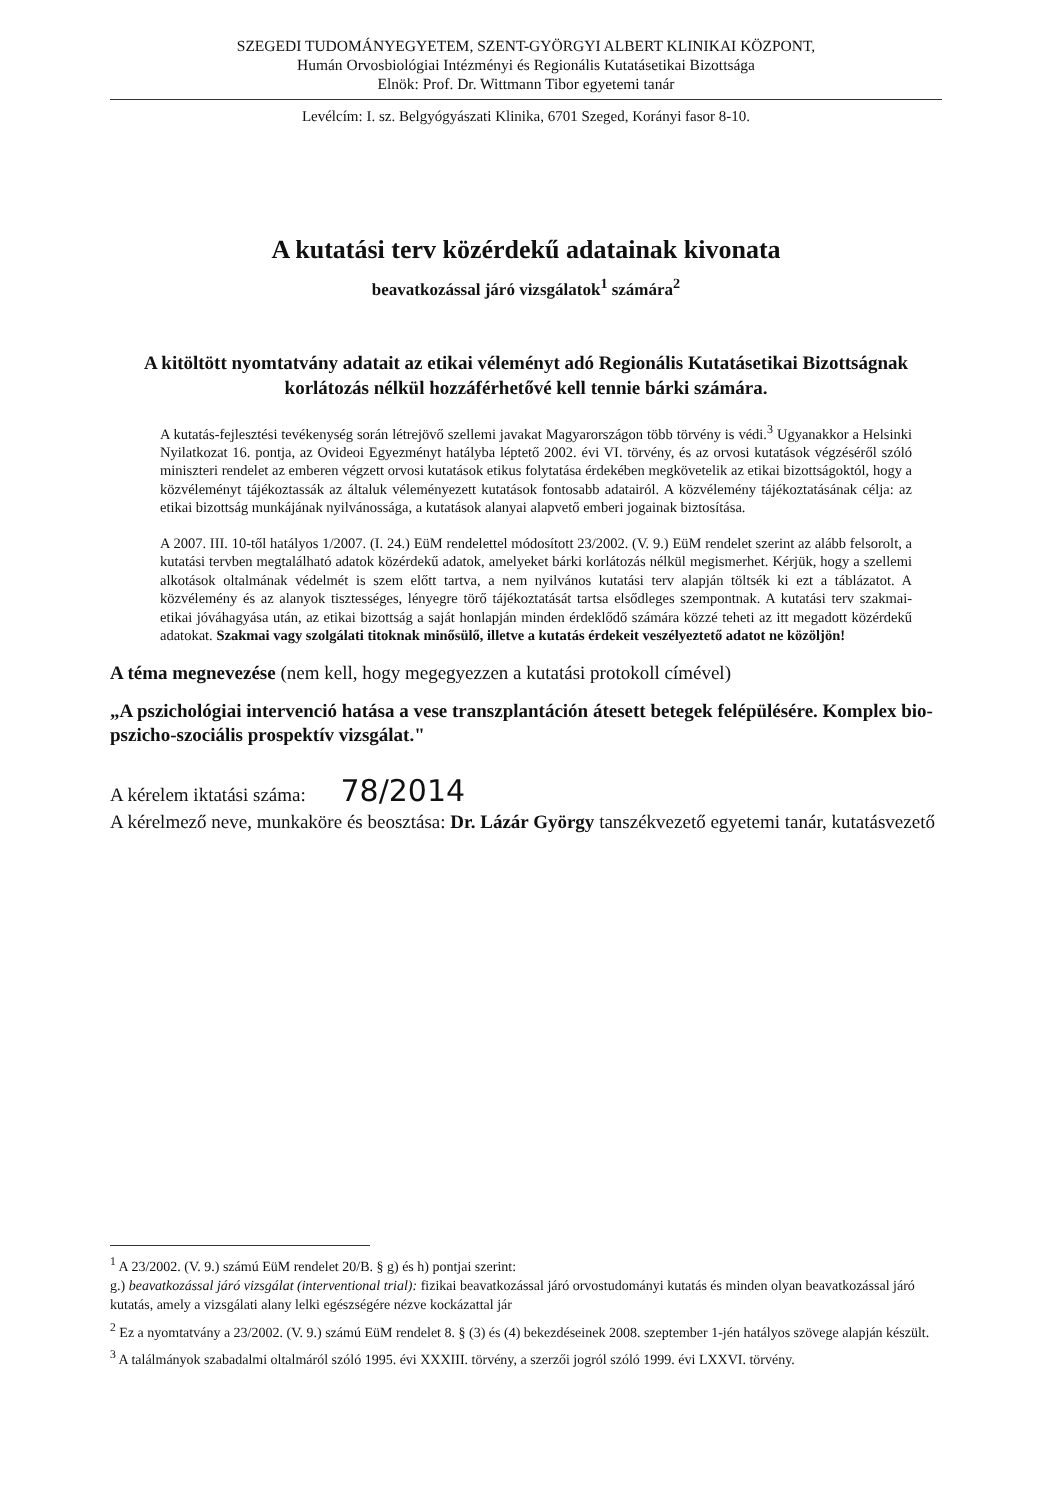SZEGEDI TUDOMÁNYEGYETEM, SZENT-GYÖRGYI ALBERT KLINIKAI KÖZPONT,
Humán Orvosbiológiai Intézményi és Regionális Kutatásetikai Bizottsága
Elnök: Prof. Dr. Wittmann Tibor egyetemi tanár
Levélcím: I. sz. Belgyógyászati Klinika, 6701 Szeged, Korányi fasor 8-10.
A kutatási terv közérdekű adatainak kivonata
beavatkozással járó vizsgálatok<sup>1</sup> számára<sup>2</sup>
A kitöltött nyomtatvány adatait az etikai véleményt adó Regionális Kutatásetikai Bizottságnak korlátozás nélkül hozzáférhetővé kell tennie bárki számára.
A kutatás-fejlesztési tevékenység során létrejövő szellemi javakat Magyarországon több törvény is védi.<sup>3</sup> Ugyanakkor a Helsinki Nyilatkozat 16. pontja, az Ovideoi Egyezményt hatályba léptető 2002. évi VI. törvény, és az orvosi kutatások végzéséről szóló miniszteri rendelet az emberen végzett orvosi kutatások etikus folytatása érdekében megkövetelik az etikai bizottságoktól, hogy a közvéleményt tájékoztassák az általuk véleményezett kutatások fontosabb adatairól. A közvélemény tájékoztatásának célja: az etikai bizottság munkájának nyilvánossága, a kutatások alanyai alapvető emberi jogainak biztosítása.
A 2007. III. 10-től hatályos 1/2007. (I. 24.) EüM rendelettel módosított 23/2002. (V. 9.) EüM rendelet szerint az alább felsorolt, a kutatási tervben megtalálható adatok közérdekű adatok, amelyeket bárki korlátozás nélkül megismerhet. Kérjük, hogy a szellemi alkotások oltalmának védelmét is szem előtt tartva, a nem nyilvános kutatási terv alapján töltsék ki ezt a táblázatot. A közvélemény és az alanyok tisztességes, lényegre törő tájékoztatását tartsa elsődleges szempontnak. A kutatási terv szakmai-etikai jóváhagyása után, az etikai bizottság a saját honlapján minden érdeklődő számára közzé teheti az itt megadott közérdekű adatokat. Szakmai vagy szolgálati titoknak minősülő, illetve a kutatás érdekeit veszélyeztető adatot ne közöljön!
A téma megnevezése (nem kell, hogy megegyezzen a kutatási protokoll címével)
„A pszichológiai intervenció hatása a vese transzplantáción átesett betegek felépülésére. Komplex bio-pszicho-szociális prospektív vizsgálat."
A kérelem iktatási száma: 78/2014
A kérelmező neve, munkaköre és beosztása: Dr. Lázár György tanszékvezető egyetemi tanár, kutatásvezető
<sup>1</sup> A 23/2002. (V. 9.) számú EüM rendelet 20/B. § g) és h) pontjai szerint:
g.) beavatkozással járó vizsgálat (interventional trial): fizikai beavatkozással járó orvostudományi kutatás és minden olyan beavatkozással járó kutatás, amely a vizsgálati alany lelki egészségére nézve kockázattal jár
<sup>2</sup> Ez a nyomtatvány a 23/2002. (V. 9.) számú EüM rendelet 8. § (3) és (4) bekezdéseinek 2008. szeptember 1-jén hatályos szövege alapján készült.
<sup>3</sup> A találmányok szabadalmi oltalmáról szóló 1995. évi XXXIII. törvény, a szerzői jogról szóló 1999. évi LXXVI. törvény.